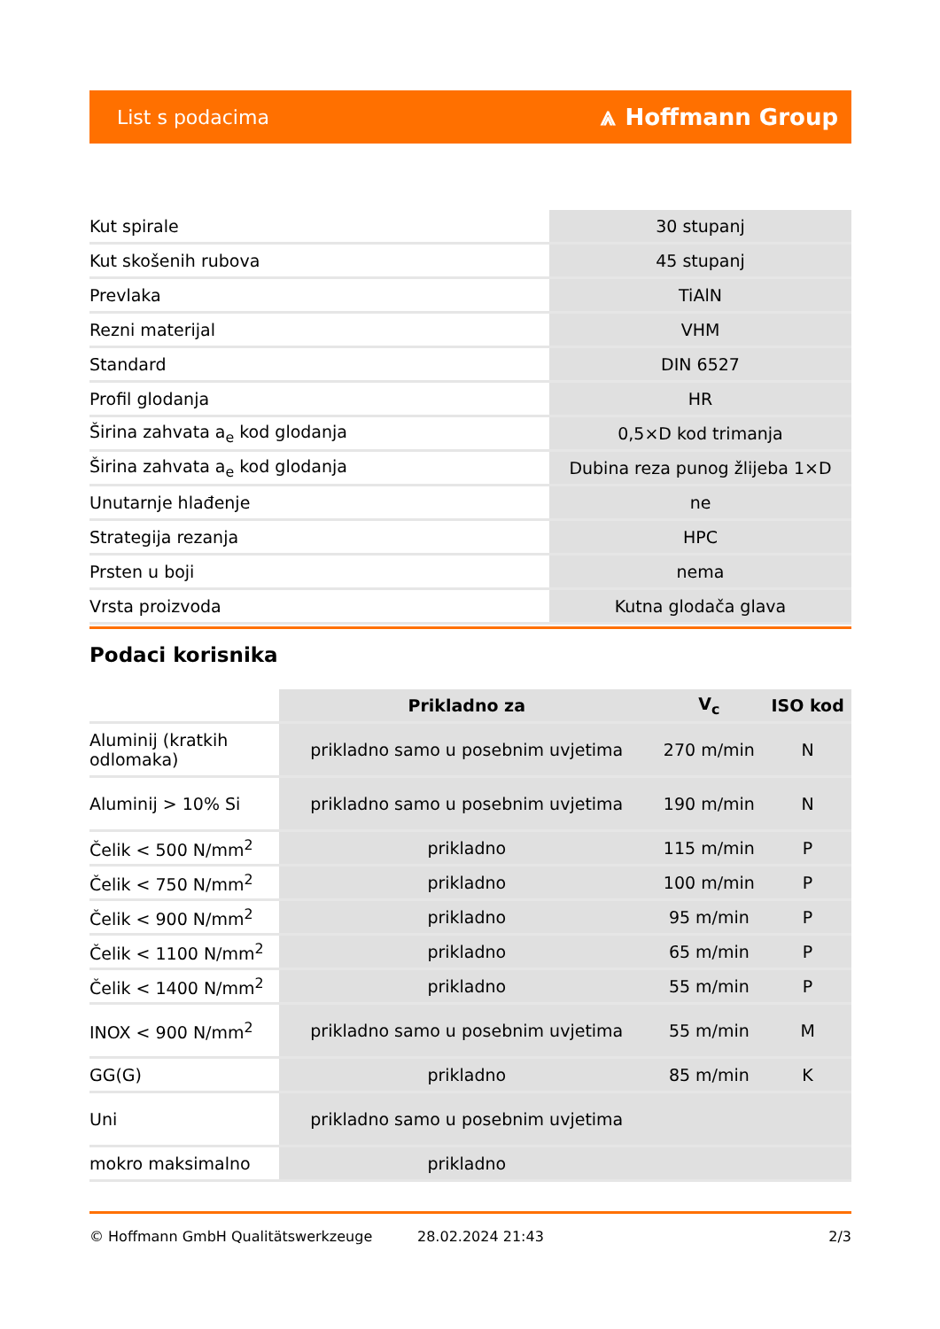List s podacima ⩓ Hoffmann Group
| Kut spirale | 30 stupanj |
| Kut skošenih rubova | 45 stupanj |
| Prevlaka | TiAlN |
| Rezni materijal | VHM |
| Standard | DIN 6527 |
| Profil glodanja | HR |
| Širina zahvata a<sub>e</sub> kod glodanja | 0,5×D kod trimanja |
| Širina zahvata a<sub>e</sub> kod glodanja | Dubina reza punog žlijeba 1×D |
| Unutarnje hlađenje | ne |
| Strategija rezanja | HPC |
| Prsten u boji | nema |
| Vrsta proizvoda | Kutna glodača glava |
Podaci korisnika
| | Prikladno za | V<sub>c</sub> | ISO kod |
| --- | --- | --- | --- |
| Aluminij (kratkih odlomaka) | prikladno samo u posebnim uvjetima | 270 m/min | N |
| Aluminij > 10% Si | prikladno samo u posebnim uvjetima | 190 m/min | N |
| Čelik < 500 N/mm<sup>2</sup> | prikladno | 115 m/min | P |
| Čelik < 750 N/mm<sup>2</sup> | prikladno | 100 m/min | P |
| Čelik < 900 N/mm<sup>2</sup> | prikladno | 95 m/min | P |
| Čelik < 1100 N/mm<sup>2</sup> | prikladno | 65 m/min | P |
| Čelik < 1400 N/mm<sup>2</sup> | prikladno | 55 m/min | P |
| INOX < 900 N/mm<sup>2</sup> | prikladno samo u posebnim uvjetima | 55 m/min | M |
| GG(G) | prikladno | 85 m/min | K |
| Uni | prikladno samo u posebnim uvjetima | | |
| mokro maksimalno | prikladno | | |
© Hoffmann GmbH Qualitätswerkzeuge 28.02.2024 21:43 2/3